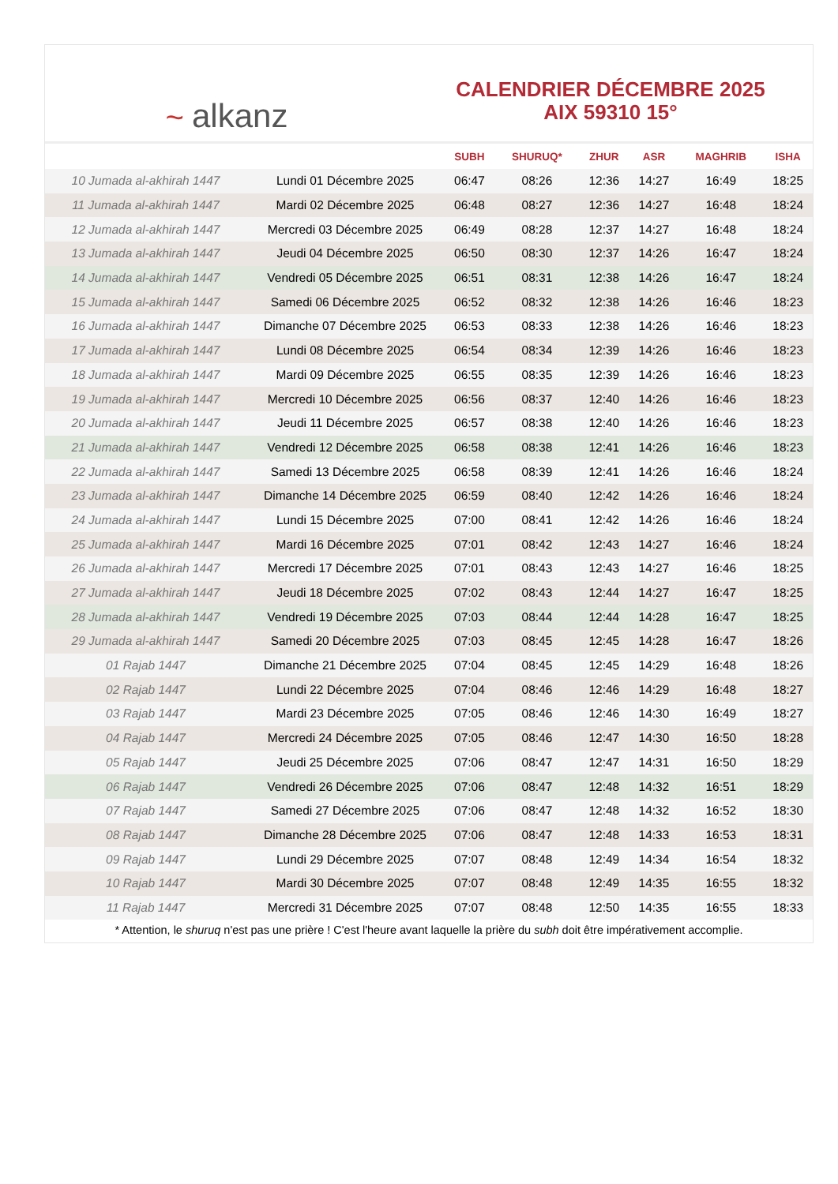~ alkanz
CALENDRIER DÉCEMBRE 2025
AIX 59310 15°
| | | SUBH | SHURUQ* | ZHUR | ASR | MAGHRIB | ISHA |
| --- | --- | --- | --- | --- | --- | --- | --- |
| 10 Jumada al-akhirah 1447 | Lundi 01 Décembre 2025 | 06:47 | 08:26 | 12:36 | 14:27 | 16:49 | 18:25 |
| 11 Jumada al-akhirah 1447 | Mardi 02 Décembre 2025 | 06:48 | 08:27 | 12:36 | 14:27 | 16:48 | 18:24 |
| 12 Jumada al-akhirah 1447 | Mercredi 03 Décembre 2025 | 06:49 | 08:28 | 12:37 | 14:27 | 16:48 | 18:24 |
| 13 Jumada al-akhirah 1447 | Jeudi 04 Décembre 2025 | 06:50 | 08:30 | 12:37 | 14:26 | 16:47 | 18:24 |
| 14 Jumada al-akhirah 1447 | Vendredi 05 Décembre 2025 | 06:51 | 08:31 | 12:38 | 14:26 | 16:47 | 18:24 |
| 15 Jumada al-akhirah 1447 | Samedi 06 Décembre 2025 | 06:52 | 08:32 | 12:38 | 14:26 | 16:46 | 18:23 |
| 16 Jumada al-akhirah 1447 | Dimanche 07 Décembre 2025 | 06:53 | 08:33 | 12:38 | 14:26 | 16:46 | 18:23 |
| 17 Jumada al-akhirah 1447 | Lundi 08 Décembre 2025 | 06:54 | 08:34 | 12:39 | 14:26 | 16:46 | 18:23 |
| 18 Jumada al-akhirah 1447 | Mardi 09 Décembre 2025 | 06:55 | 08:35 | 12:39 | 14:26 | 16:46 | 18:23 |
| 19 Jumada al-akhirah 1447 | Mercredi 10 Décembre 2025 | 06:56 | 08:37 | 12:40 | 14:26 | 16:46 | 18:23 |
| 20 Jumada al-akhirah 1447 | Jeudi 11 Décembre 2025 | 06:57 | 08:38 | 12:40 | 14:26 | 16:46 | 18:23 |
| 21 Jumada al-akhirah 1447 | Vendredi 12 Décembre 2025 | 06:58 | 08:38 | 12:41 | 14:26 | 16:46 | 18:23 |
| 22 Jumada al-akhirah 1447 | Samedi 13 Décembre 2025 | 06:58 | 08:39 | 12:41 | 14:26 | 16:46 | 18:24 |
| 23 Jumada al-akhirah 1447 | Dimanche 14 Décembre 2025 | 06:59 | 08:40 | 12:42 | 14:26 | 16:46 | 18:24 |
| 24 Jumada al-akhirah 1447 | Lundi 15 Décembre 2025 | 07:00 | 08:41 | 12:42 | 14:26 | 16:46 | 18:24 |
| 25 Jumada al-akhirah 1447 | Mardi 16 Décembre 2025 | 07:01 | 08:42 | 12:43 | 14:27 | 16:46 | 18:24 |
| 26 Jumada al-akhirah 1447 | Mercredi 17 Décembre 2025 | 07:01 | 08:43 | 12:43 | 14:27 | 16:46 | 18:25 |
| 27 Jumada al-akhirah 1447 | Jeudi 18 Décembre 2025 | 07:02 | 08:43 | 12:44 | 14:27 | 16:47 | 18:25 |
| 28 Jumada al-akhirah 1447 | Vendredi 19 Décembre 2025 | 07:03 | 08:44 | 12:44 | 14:28 | 16:47 | 18:25 |
| 29 Jumada al-akhirah 1447 | Samedi 20 Décembre 2025 | 07:03 | 08:45 | 12:45 | 14:28 | 16:47 | 18:26 |
| 01 Rajab 1447 | Dimanche 21 Décembre 2025 | 07:04 | 08:45 | 12:45 | 14:29 | 16:48 | 18:26 |
| 02 Rajab 1447 | Lundi 22 Décembre 2025 | 07:04 | 08:46 | 12:46 | 14:29 | 16:48 | 18:27 |
| 03 Rajab 1447 | Mardi 23 Décembre 2025 | 07:05 | 08:46 | 12:46 | 14:30 | 16:49 | 18:27 |
| 04 Rajab 1447 | Mercredi 24 Décembre 2025 | 07:05 | 08:46 | 12:47 | 14:30 | 16:50 | 18:28 |
| 05 Rajab 1447 | Jeudi 25 Décembre 2025 | 07:06 | 08:47 | 12:47 | 14:31 | 16:50 | 18:29 |
| 06 Rajab 1447 | Vendredi 26 Décembre 2025 | 07:06 | 08:47 | 12:48 | 14:32 | 16:51 | 18:29 |
| 07 Rajab 1447 | Samedi 27 Décembre 2025 | 07:06 | 08:47 | 12:48 | 14:32 | 16:52 | 18:30 |
| 08 Rajab 1447 | Dimanche 28 Décembre 2025 | 07:06 | 08:47 | 12:48 | 14:33 | 16:53 | 18:31 |
| 09 Rajab 1447 | Lundi 29 Décembre 2025 | 07:07 | 08:48 | 12:49 | 14:34 | 16:54 | 18:32 |
| 10 Rajab 1447 | Mardi 30 Décembre 2025 | 07:07 | 08:48 | 12:49 | 14:35 | 16:55 | 18:32 |
| 11 Rajab 1447 | Mercredi 31 Décembre 2025 | 07:07 | 08:48 | 12:50 | 14:35 | 16:55 | 18:33 |
* Attention, le shuruq n'est pas une prière ! C'est l'heure avant laquelle la prière du subh doit être impérativement accomplie.